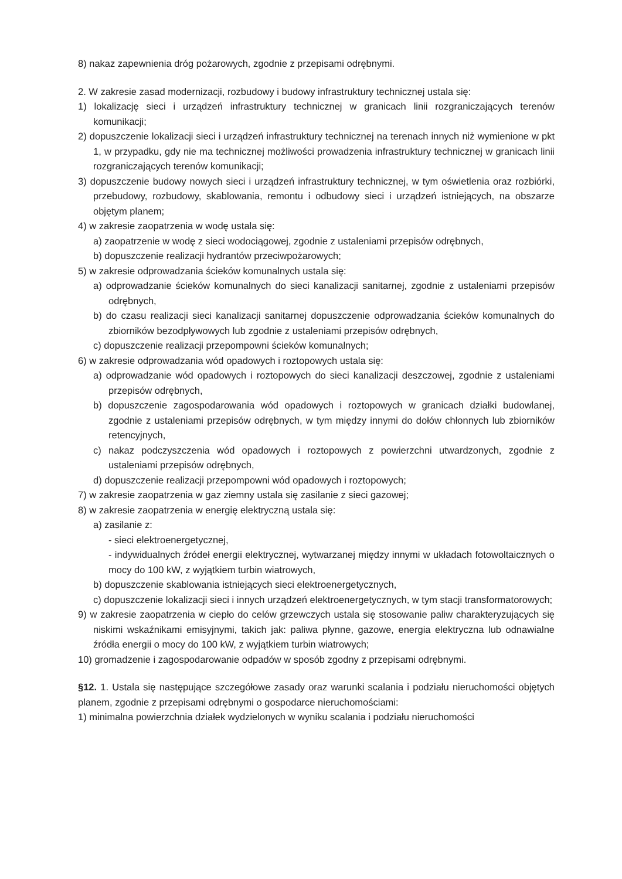8) nakaz zapewnienia dróg pożarowych, zgodnie z przepisami odrębnymi.
2. W zakresie zasad modernizacji, rozbudowy i budowy infrastruktury technicznej ustala się:
1) lokalizację sieci i urządzeń infrastruktury technicznej w granicach linii rozgraniczających terenów komunikacji;
2) dopuszczenie lokalizacji sieci i urządzeń infrastruktury technicznej na terenach innych niż wymienione w pkt 1, w przypadku, gdy nie ma technicznej możliwości prowadzenia infrastruktury technicznej w granicach linii rozgraniczających terenów komunikacji;
3) dopuszczenie budowy nowych sieci i urządzeń infrastruktury technicznej, w tym oświetlenia oraz rozbiórki, przebudowy, rozbudowy, skablowania, remontu i odbudowy sieci i urządzeń istniejących, na obszarze objętym planem;
4) w zakresie zaopatrzenia w wodę ustala się:
a) zaopatrzenie w wodę z sieci wodociągowej, zgodnie z ustaleniami przepisów odrębnych,
b) dopuszczenie realizacji hydrantów przeciwpożarowych;
5) w zakresie odprowadzania ścieków komunalnych ustala się:
a) odprowadzanie ścieków komunalnych do sieci kanalizacji sanitarnej, zgodnie z ustaleniami przepisów odrębnych,
b) do czasu realizacji sieci kanalizacji sanitarnej dopuszczenie odprowadzania ścieków komunalnych do zbiorników bezodpływowych lub zgodnie z ustaleniami przepisów odrębnych,
c) dopuszczenie realizacji przepompowni ścieków komunalnych;
6) w zakresie odprowadzania wód opadowych i roztopowych ustala się:
a) odprowadzanie wód opadowych i roztopowych do sieci kanalizacji deszczowej, zgodnie z ustaleniami przepisów odrębnych,
b) dopuszczenie zagospodarowania wód opadowych i roztopowych w granicach działki budowlanej, zgodnie z ustaleniami przepisów odrębnych, w tym między innymi do dołów chłonnych lub zbiorników retencyjnych,
c) nakaz podczyszczenia wód opadowych i roztopowych z powierzchni utwardzonych, zgodnie z ustaleniami przepisów odrębnych,
d) dopuszczenie realizacji przepompowni wód opadowych i roztopowych;
7) w zakresie zaopatrzenia w gaz ziemny ustala się zasilanie z sieci gazowej;
8) w zakresie zaopatrzenia w energię elektryczną ustala się:
a) zasilanie z:
- sieci elektroenergetycznej,
- indywidualnych źródeł energii elektrycznej, wytwarzanej między innymi w układach fotowoltaicznych o mocy do 100 kW, z wyjątkiem turbin wiatrowych,
b) dopuszczenie skablowania istniejących sieci elektroenergetycznych,
c) dopuszczenie lokalizacji sieci i innych urządzeń elektroenergetycznych, w tym stacji transformatorowych;
9) w zakresie zaopatrzenia w ciepło do celów grzewczych ustala się stosowanie paliw charakteryzujących się niskimi wskaźnikami emisyjnymi, takich jak: paliwa płynne, gazowe, energia elektryczna lub odnawialne źródła energii o mocy do 100 kW, z wyjątkiem turbin wiatrowych;
10) gromadzenie i zagospodarowanie odpadów w sposób zgodny z przepisami odrębnymi.
§12. 1. Ustala się następujące szczegółowe zasady oraz warunki scalania i podziału nieruchomości objętych planem, zgodnie z przepisami odrębnymi o gospodarce nieruchomościami:
1) minimalna powierzchnia działek wydzielonych w wyniku scalania i podziału nieruchomości